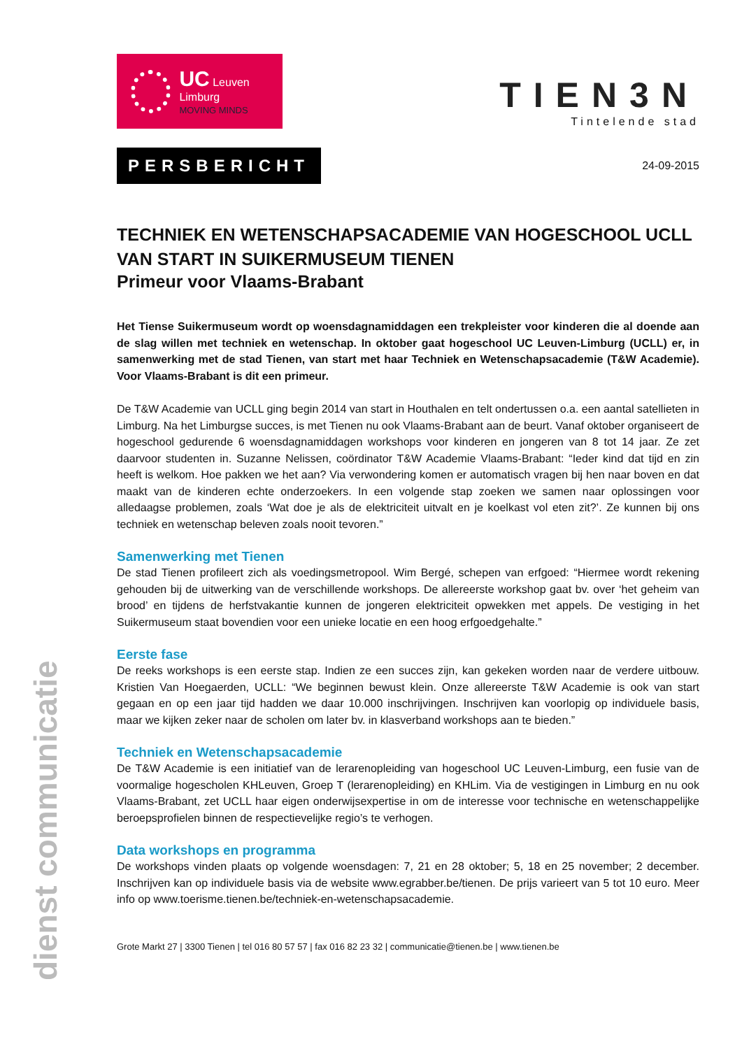dienst communicatie
UC Leuven Limburg
MOVING MINDS
TIEN3N
Tintelende stad
PERSBERICHT
24-09-2015
TECHNIEK EN WETENSCHAPSACADEMIE VAN HOGESCHOOL UCLL VAN START IN SUIKERMUSEUM TIENEN
Primeur voor Vlaams-Brabant
Het Tiense Suikermuseum wordt op woensdagnamiddagen een trekpleister voor kinderen die al doende aan de slag willen met techniek en wetenschap. In oktober gaat hogeschool UC Leuven-Limburg (UCLL) er, in samenwerking met de stad Tienen, van start met haar Techniek en Wetenschapsacademie (T&W Academie). Voor Vlaams-Brabant is dit een primeur.
De T&W Academie van UCLL ging begin 2014 van start in Houthalen en telt ondertussen o.a. een aantal satellieten in Limburg. Na het Limburgse succes, is met Tienen nu ook Vlaams-Brabant aan de beurt. Vanaf oktober organiseert de hogeschool gedurende 6 woensdagnamiddagen workshops voor kinderen en jongeren van 8 tot 14 jaar. Ze zet daarvoor studenten in. Suzanne Nelissen, coördinator T&W Academie Vlaams-Brabant: “Ieder kind dat tijd en zin heeft is welkom. Hoe pakken we het aan? Via verwondering komen er automatisch vragen bij hen naar boven en dat maakt van de kinderen echte onderzoekers. In een volgende stap zoeken we samen naar oplossingen voor alledaagse problemen, zoals ‘Wat doe je als de elektriciteit uitvalt en je koelkast vol eten zit?’. Ze kunnen bij ons techniek en wetenschap beleven zoals nooit tevoren.”
Samenwerking met Tienen
De stad Tienen profileert zich als voedingsmetropool. Wim Bergé, schepen van erfgoed: “Hiermee wordt rekening gehouden bij de uitwerking van de verschillende workshops. De allereerste workshop gaat bv. over ‘het geheim van brood’ en tijdens de herfstvakantie kunnen de jongeren elektriciteit opwekken met appels. De vestiging in het Suikermuseum staat bovendien voor een unieke locatie en een hoog erfgoedgehalte.”
Eerste fase
De reeks workshops is een eerste stap. Indien ze een succes zijn, kan gekeken worden naar de verdere uitbouw. Kristien Van Hoegaerden, UCLL: “We beginnen bewust klein. Onze allereerste T&W Academie is ook van start gegaan en op een jaar tijd hadden we daar 10.000 inschrijvingen. Inschrijven kan voorlopig op individuele basis, maar we kijken zeker naar de scholen om later bv. in klasverband workshops aan te bieden.”
Techniek en Wetenschapsacademie
De T&W Academie is een initiatief van de lerarenopleiding van hogeschool UC Leuven-Limburg, een fusie van de voormalige hogescholen KHLeuven, Groep T (lerarenopleiding) en KHLim. Via de vestigingen in Limburg en nu ook Vlaams-Brabant, zet UCLL haar eigen onderwijsexpertise in om de interesse voor technische en wetenschappelijke beroepsprofielen binnen de respectievelijke regio’s te verhogen.
Data workshops en programma
De workshops vinden plaats op volgende woensdagen: 7, 21 en 28 oktober; 5, 18 en 25 november; 2 december. Inschrijven kan op individuele basis via de website www.egrabber.be/tienen. De prijs varieert van 5 tot 10 euro. Meer info op www.toerisme.tienen.be/techniek-en-wetenschapsacademie.
Grote Markt 27 | 3300 Tienen | tel 016 80 57 57 | fax 016 82 23 32 | communicatie@tienen.be | www.tienen.be